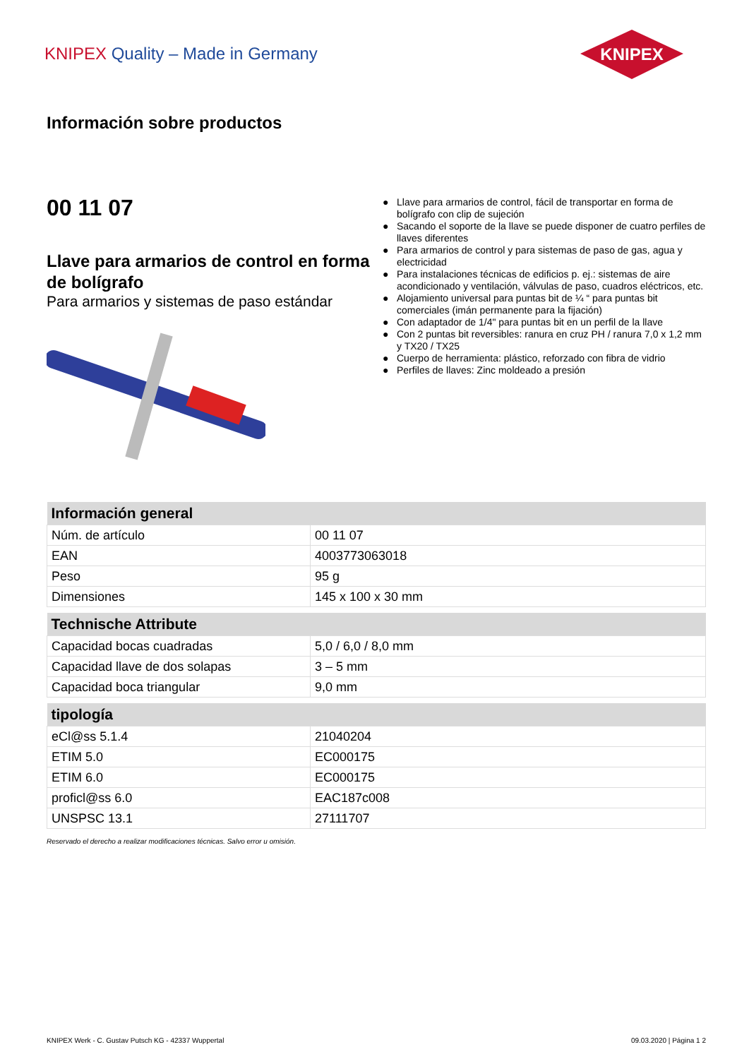KNIPEX Quality – Made in Germany
KNIPEX
Información sobre productos
00 11 07
Llave para armarios de control en forma de bolígrafo
Para armarios y sistemas de paso estándar
● Llave para armarios de control, fácil de transportar en forma de bolígrafo con clip de sujeción
● Sacando el soporte de la llave se puede disponer de cuatro perfiles de llaves diferentes
● Para armarios de control y para sistemas de paso de gas, agua y electricidad
● Para instalaciones técnicas de edificios p. ej.: sistemas de aire acondicionado y ventilación, válvulas de paso, cuadros eléctricos, etc.
● Alojamiento universal para puntas bit de ¼ “ para puntas bit comerciales (imán permanente para la fijación)
● Con adaptador de 1/4" para puntas bit en un perfil de la llave
● Con 2 puntas bit reversibles: ranura en cruz PH / ranura 7,0 x 1,2 mm y TX20 / TX25
● Cuerpo de herramienta: plástico, reforzado con fibra de vidrio
● Perfiles de llaves: Zinc moldeado a presión
| Información general | |
| --- | --- |
| Núm. de artículo | 00 11 07 |
| EAN | 4003773063018 |
| Peso | 95 g |
| Dimensiones | 145 x 100 x 30 mm |
| Technische Attribute | |
| --- | --- |
| Capacidad bocas cuadradas | 5,0 / 6,0 / 8,0 mm |
| Capacidad llave de dos solapas | 3 – 5 mm |
| Capacidad boca triangular | 9,0 mm |
| tipología | |
| --- | --- |
| eCl@ss 5.1.4 | 21040204 |
| ETIM 5.0 | EC000175 |
| ETIM 6.0 | EC000175 |
| proficl@ss 6.0 | EAC187c008 |
| UNSPSC 13.1 | 27111707 |
Reservado el derecho a realizar modificaciones técnicas. Salvo error u omisión.
KNIPEX Werk - C. Gustav Putsch KG - 42337 Wuppertal 09.03.2020 | Página 1 2